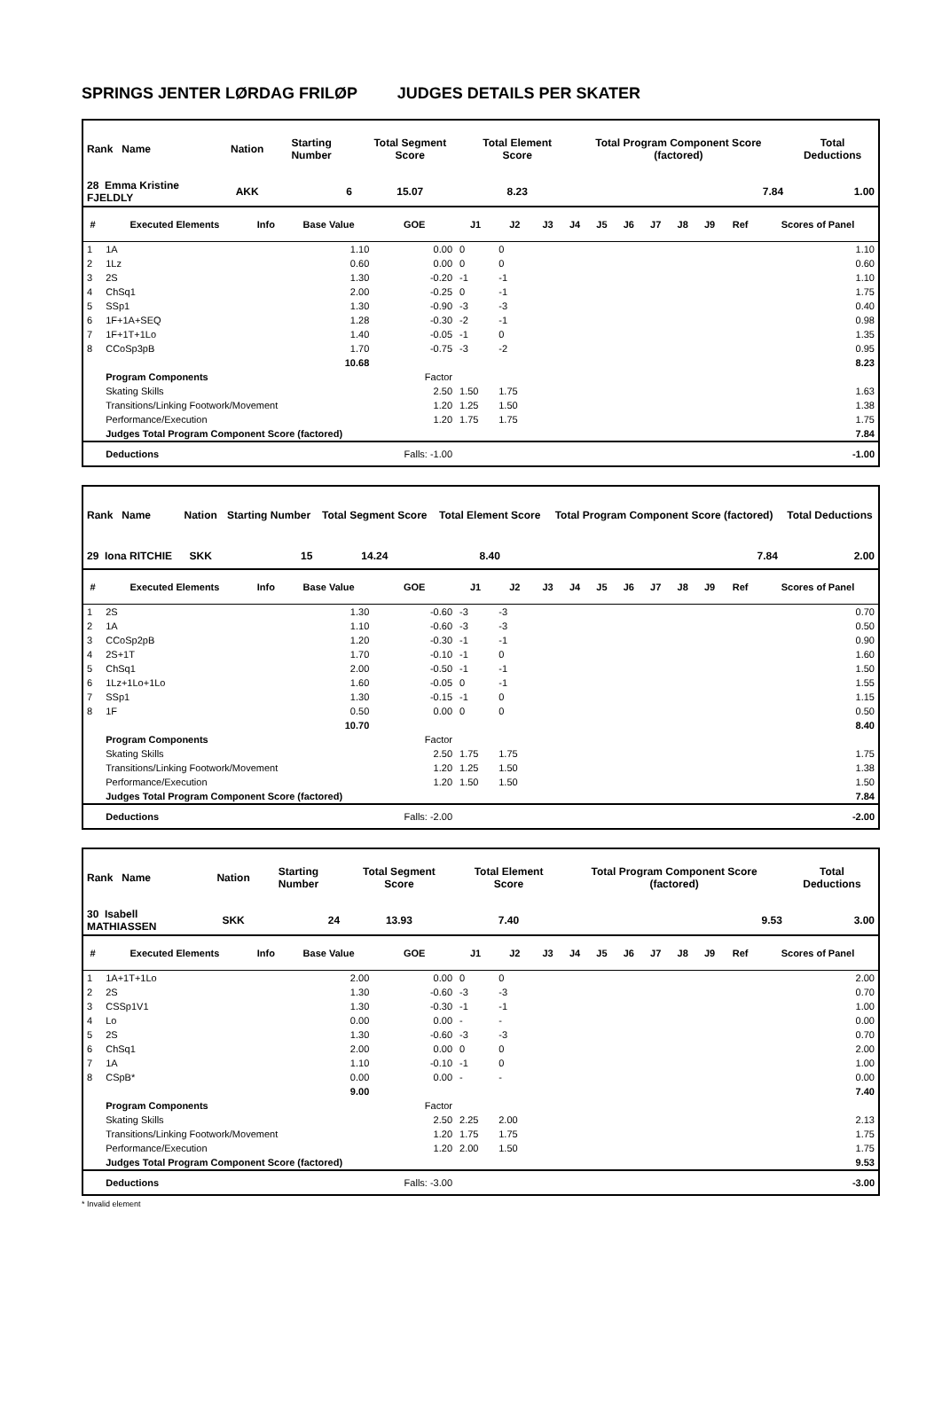SPRINGS JENTER LØRDAG FRILØP JUDGES DETAILS PER SKATER
| Rank Name | Nation | Starting Number | Total Segment Score | Total Element Score | Total Program Component Score (factored) | Total Deductions |
| --- | --- | --- | --- | --- | --- | --- |
| 28 Emma Kristine FJELDLY | AKK | 6 | 15.07 | 8.23 | 7.84 | 1.00 |
| # | Executed Elements | Info | Base Value | GOE | J1 | J2 | J3 | J4 | J5 | J6 | J7 | J8 | J9 | Ref | Scores of Panel |
| --- | --- | --- | --- | --- | --- | --- | --- | --- | --- | --- | --- | --- | --- | --- | --- |
| 1 | 1A | | 1.10 | 0.00 | 0 | 0 | | | | | | | | | 1.10 |
| 2 | 1Lz | | 0.60 | 0.00 | 0 | 0 | | | | | | | | | 0.60 |
| 3 | 2S | | 1.30 | -0.20 | -1 | -1 | | | | | | | | | 1.10 |
| 4 | ChSq1 | | 2.00 | -0.25 | 0 | -1 | | | | | | | | | 1.75 |
| 5 | SSp1 | | 1.30 | -0.90 | -3 | -3 | | | | | | | | | 0.40 |
| 6 | 1F+1A+SEQ | | 1.28 | -0.30 | -2 | -1 | | | | | | | | | 0.98 |
| 7 | 1F+1T+1Lo | | 1.40 | -0.05 | -1 | 0 | | | | | | | | | 1.35 |
| 8 | CCoSp3pB | | 1.70 | -0.75 | -3 | -2 | | | | | | | | | 0.95 |
| | | | 10.68 | | | | | | | | | | | | 8.23 |
| | Program Components | | | Factor | | | | | | | | | | | |
| | Skating Skills | | | 2.50 | 1.50 | 1.75 | | | | | | | | | 1.63 |
| | Transitions/Linking Footwork/Movement | | | 1.20 | 1.25 | 1.50 | | | | | | | | | 1.38 |
| | Performance/Execution | | | 1.20 | 1.75 | 1.75 | | | | | | | | | 1.75 |
| | Judges Total Program Component Score (factored) | | | | | | | | | | | | | | 7.84 |
| | Deductions | | | Falls: -1.00 | | | | | | | | | | | -1.00 |
| Rank Name | Nation | Starting Number | Total Segment Score | Total Element Score | Total Program Component Score (factored) | Total Deductions |
| --- | --- | --- | --- | --- | --- | --- |
| 29 Iona RITCHIE | SKK | 15 | 14.24 | 8.40 | 7.84 | 2.00 |
| # | Executed Elements | Info | Base Value | GOE | J1 | J2 | J3 | J4 | J5 | J6 | J7 | J8 | J9 | Ref | Scores of Panel |
| --- | --- | --- | --- | --- | --- | --- | --- | --- | --- | --- | --- | --- | --- | --- | --- |
| 1 | 2S | | 1.30 | -0.60 | -3 | -3 | | | | | | | | | 0.70 |
| 2 | 1A | | 1.10 | -0.60 | -3 | -3 | | | | | | | | | 0.50 |
| 3 | CCoSp2pB | | 1.20 | -0.30 | -1 | -1 | | | | | | | | | 0.90 |
| 4 | 2S+1T | | 1.70 | -0.10 | -1 | 0 | | | | | | | | | 1.60 |
| 5 | ChSq1 | | 2.00 | -0.50 | -1 | -1 | | | | | | | | | 1.50 |
| 6 | 1Lz+1Lo+1Lo | | 1.60 | -0.05 | 0 | -1 | | | | | | | | | 1.55 |
| 7 | SSp1 | | 1.30 | -0.15 | -1 | 0 | | | | | | | | | 1.15 |
| 8 | 1F | | 0.50 | 0.00 | 0 | 0 | | | | | | | | | 0.50 |
| | | | 10.70 | | | | | | | | | | | | 8.40 |
| | Program Components | | | Factor | | | | | | | | | | | |
| | Skating Skills | | | 2.50 | 1.75 | 1.75 | | | | | | | | | 1.75 |
| | Transitions/Linking Footwork/Movement | | | 1.20 | 1.25 | 1.50 | | | | | | | | | 1.38 |
| | Performance/Execution | | | 1.20 | 1.50 | 1.50 | | | | | | | | | 1.50 |
| | Judges Total Program Component Score (factored) | | | | | | | | | | | | | | 7.84 |
| | Deductions | | | Falls: -2.00 | | | | | | | | | | | -2.00 |
| Rank Name | Nation | Starting Number | Total Segment Score | Total Element Score | Total Program Component Score (factored) | Total Deductions |
| --- | --- | --- | --- | --- | --- | --- |
| 30 Isabell MATHIASSEN | SKK | 24 | 13.93 | 7.40 | 9.53 | 3.00 |
| # | Executed Elements | Info | Base Value | GOE | J1 | J2 | J3 | J4 | J5 | J6 | J7 | J8 | J9 | Ref | Scores of Panel |
| --- | --- | --- | --- | --- | --- | --- | --- | --- | --- | --- | --- | --- | --- | --- | --- |
| 1 | 1A+1T+1Lo | | 2.00 | 0.00 | 0 | 0 | | | | | | | | | 2.00 |
| 2 | 2S | | 1.30 | -0.60 | -3 | -3 | | | | | | | | | 0.70 |
| 3 | CSSp1V1 | | 1.30 | -0.30 | -1 | -1 | | | | | | | | | 1.00 |
| 4 | Lo | | 0.00 | 0.00 | - | - | | | | | | | | | 0.00 |
| 5 | 2S | | 1.30 | -0.60 | -3 | -3 | | | | | | | | | 0.70 |
| 6 | ChSq1 | | 2.00 | 0.00 | 0 | 0 | | | | | | | | | 2.00 |
| 7 | 1A | | 1.10 | -0.10 | -1 | 0 | | | | | | | | | 1.00 |
| 8 | CSpB* | | 0.00 | 0.00 | - | - | | | | | | | | | 0.00 |
| | | | 9.00 | | | | | | | | | | | | 7.40 |
| | Program Components | | | Factor | | | | | | | | | | | |
| | Skating Skills | | | 2.50 | 2.25 | 2.00 | | | | | | | | | 2.13 |
| | Transitions/Linking Footwork/Movement | | | 1.20 | 1.75 | 1.75 | | | | | | | | | 1.75 |
| | Performance/Execution | | | 1.20 | 2.00 | 1.50 | | | | | | | | | 1.75 |
| | Judges Total Program Component Score (factored) | | | | | | | | | | | | | | 9.53 |
| | Deductions | | | Falls: -3.00 | | | | | | | | | | | -3.00 |
* Invalid element